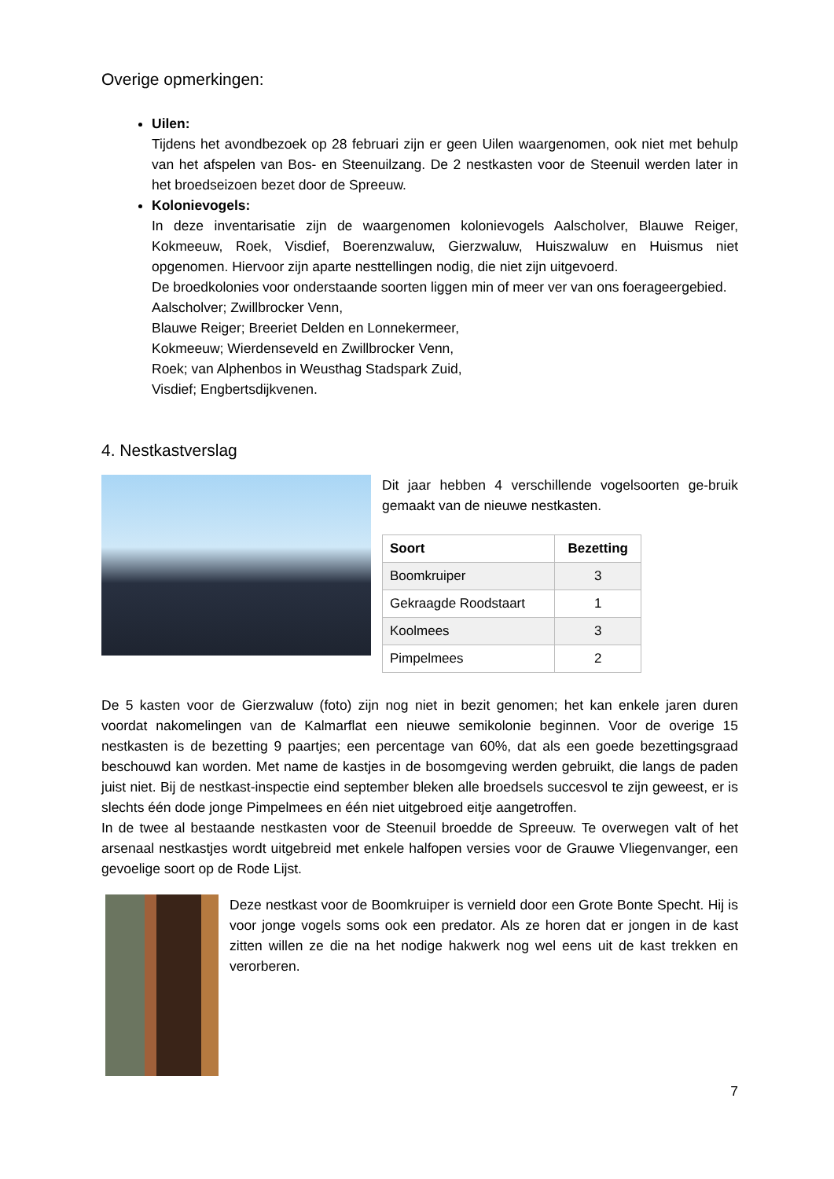Overige opmerkingen:
Uilen:
Tijdens het avondbezoek op 28 februari zijn er geen Uilen waargenomen, ook niet met behulp van het afspelen van Bos- en Steenuilzang. De 2 nestkasten voor de Steenuil werden later in het broedseizoen bezet door de Spreeuw.
Kolonievogels:
In deze inventarisatie zijn de waargenomen kolonievogels Aalscholver, Blauwe Reiger, Kokmeeuw, Roek, Visdief, Boerenzwaluw, Gierzwaluw, Huiszwaluw en Huismus niet opgenomen. Hiervoor zijn aparte nesttellingen nodig, die niet zijn uitgevoerd.
De broedkolonies voor onderstaande soorten liggen min of meer ver van ons foerageergebied.
Aalscholver; Zwillbrocker Venn,
Blauwe Reiger; Breeriet Delden en Lonnekermeer,
Kokmeeuw; Wierdenseveld en Zwillbrocker Venn,
Roek; van Alphenbos in Weusthag Stadspark Zuid,
Visdief; Engbertsdijkvenen.
4. Nestkastverslag
Dit jaar hebben 4 verschillende vogelsoorten ge-bruik gemaakt van de nieuwe nestkasten.
| Soort | Bezetting |
| --- | --- |
| Boomkruiper | 3 |
| Gekraagde Roodstaart | 1 |
| Koolmees | 3 |
| Pimpelmees | 2 |
De 5 kasten voor de Gierzwaluw (foto) zijn nog niet in bezit genomen; het kan enkele jaren duren voordat nakomelingen van de Kalmarflat een nieuwe semikolonie beginnen. Voor de overige 15 nestkasten is de bezetting 9 paartjes; een percentage van 60%, dat als een goede bezettingsgraad beschouwd kan worden. Met name de kastjes in de bosomgeving werden gebruikt, die langs de paden juist niet. Bij de nestkast-inspectie eind september bleken alle broedsels succesvol te zijn geweest, er is slechts één dode jonge Pimpelmees en één niet uitgebroed eitje aangetroffen.
In de twee al bestaande nestkasten voor de Steenuil broedde de Spreeuw. Te overwegen valt of het arsenaal nestkastjes wordt uitgebreid met enkele halfopen versies voor de Grauwe Vliegenvanger, een gevoelige soort op de Rode Lijst.
Deze nestkast voor de Boomkruiper is vernield door een Grote Bonte Specht. Hij is voor jonge vogels soms ook een predator. Als ze horen dat er jongen in de kast zitten willen ze die na het nodige hakwerk nog wel eens uit de kast trekken en verorberen.
7